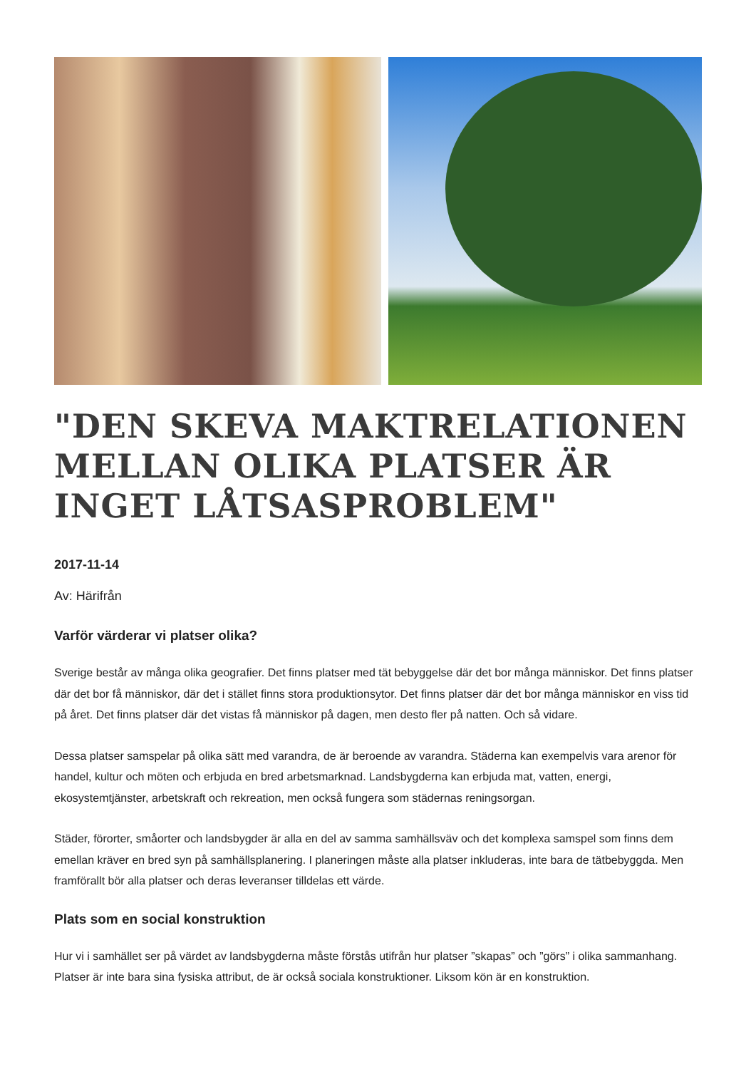"DEN SKEVA MAKTRELATIONEN MELLAN OLIKA PLATSER ÄR INGET LÅTSASPROBLEM"
2017-11-14
Av: Härifrån
Varför värderar vi platser olika?
Sverige består av många olika geografier. Det finns platser med tät bebyggelse där det bor många människor. Det finns platser där det bor få människor, där det i stället finns stora produktionsytor. Det finns platser där det bor många människor en viss tid på året. Det finns platser där det vistas få människor på dagen, men desto fler på natten. Och så vidare.
Dessa platser samspelar på olika sätt med varandra, de är beroende av varandra. Städerna kan exempelvis vara arenor för handel, kultur och möten och erbjuda en bred arbetsmarknad. Landsbygderna kan erbjuda mat, vatten, energi, ekosystemtjänster, arbetskraft och rekreation, men också fungera som städernas reningsorgan.
Städer, förorter, småorter och landsbygder är alla en del av samma samhällsväv och det komplexa samspel som finns dem emellan kräver en bred syn på samhällsplanering. I planeringen måste alla platser inkluderas, inte bara de tätbebyggda. Men framförallt bör alla platser och deras leveranser tilldelas ett värde.
Plats som en social konstruktion
Hur vi i samhället ser på värdet av landsbygderna måste förstås utifrån hur platser ”skapas” och ”görs” i olika sammanhang. Platser är inte bara sina fysiska attribut, de är också sociala konstruktioner. Liksom kön är en konstruktion.